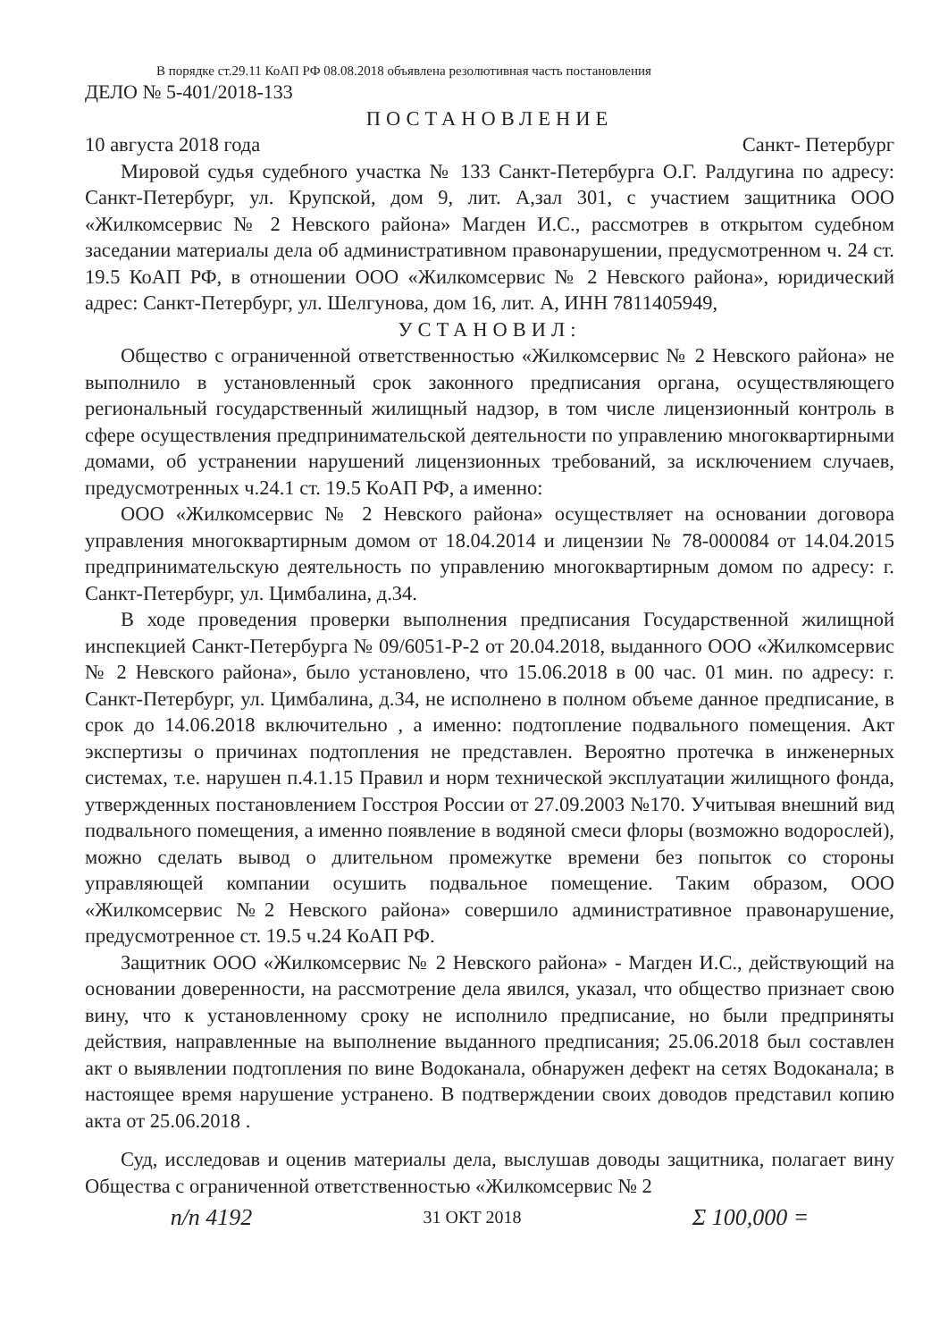В порядке ст.29.11 КоАП РФ 08.08.2018 объявлена резолютивная часть постановления
ДЕЛО № 5-401/2018-133
ПОСТАНОВЛЕНИЕ
10 августа 2018 года Санкт- Петербург
Мировой судья судебного участка № 133 Санкт-Петербурга О.Г. Ралдугина по адресу: Санкт-Петербург, ул. Крупской, дом 9, лит. А,зал 301, с участием защитника ООО «Жилкомсервис № 2 Невского района» Магден И.С., рассмотрев в открытом судебном заседании материалы дела об административном правонарушении, предусмотренном ч. 24 ст. 19.5 КоАП РФ, в отношении ООО «Жилкомсервис № 2 Невского района», юридический адрес: Санкт-Петербург, ул. Шелгунова, дом 16, лит. А, ИНН 7811405949,
УСТАНОВИЛ:
Общество с ограниченной ответственностью «Жилкомсервис № 2 Невского района» не выполнило в установленный срок законного предписания органа, осуществляющего региональный государственный жилищный надзор, в том числе лицензионный контроль в сфере осуществления предпринимательской деятельности по управлению многоквартирными домами, об устранении нарушений лицензионных требований, за исключением случаев, предусмотренных ч.24.1 ст. 19.5 КоАП РФ, а именно:
ООО «Жилкомсервис № 2 Невского района» осуществляет на основании договора управления многоквартирным домом от 18.04.2014 и лицензии № 78-000084 от 14.04.2015 предпринимательскую деятельность по управлению многоквартирным домом по адресу: г. Санкт-Петербург, ул. Цимбалина, д.34.
В ходе проведения проверки выполнения предписания Государственной жилищной инспекцией Санкт-Петербурга № 09/6051-Р-2 от 20.04.2018, выданного ООО «Жилкомсервис № 2 Невского района», было установлено, что 15.06.2018 в 00 час. 01 мин. по адресу: г. Санкт-Петербург, ул. Цимбалина, д.34, не исполнено в полном объеме данное предписание, в срок до 14.06.2018 включительно , а именно: подтопление подвального помещения. Акт экспертизы о причинах подтопления не представлен. Вероятно протечка в инженерных системах, т.е. нарушен п.4.1.15 Правил и норм технической эксплуатации жилищного фонда, утвержденных постановлением Госстроя России от 27.09.2003 №170. Учитывая внешний вид подвального помещения, а именно появление в водяной смеси флоры (возможно водорослей), можно сделать вывод о длительном промежутке времени без попыток со стороны управляющей компании осушить подвальное помещение. Таким образом, ООО «Жилкомсервис №2 Невского района» совершило административное правонарушение, предусмотренное ст. 19.5 ч.24 КоАП РФ.
Защитник ООО «Жилкомсервис № 2 Невского района» - Магден И.С., действующий на основании доверенности, на рассмотрение дела явился, указал, что общество признает свою вину, что к установленному сроку не исполнило предписание, но были предприняты действия, направленные на выполнение выданного предписания; 25.06.2018 был составлен акт о выявлении подтопления по вине Водоканала, обнаружен дефект на сетях Водоканала; в настоящее время нарушение устранено. В подтверждении своих доводов представил копию акта от 25.06.2018 .
Суд, исследовав и оценив материалы дела, выслушав доводы защитника, полагает вину Общества с ограниченной ответственностью «Жилкомсервис № 2
п/п 4192 31 ОКТ 2018 Σ 100,000 =